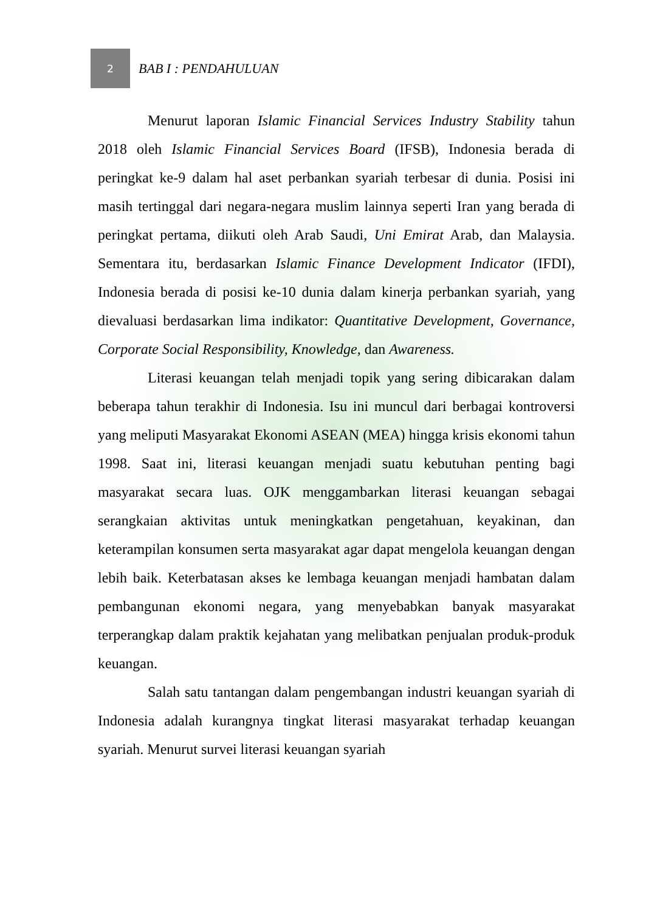2
BAB I : PENDAHULUAN
Menurut laporan Islamic Financial Services Industry Stability tahun 2018 oleh Islamic Financial Services Board (IFSB), Indonesia berada di peringkat ke-9 dalam hal aset perbankan syariah terbesar di dunia. Posisi ini masih tertinggal dari negara-negara muslim lainnya seperti Iran yang berada di peringkat pertama, diikuti oleh Arab Saudi, Uni Emirat Arab, dan Malaysia. Sementara itu, berdasarkan Islamic Finance Development Indicator (IFDI), Indonesia berada di posisi ke-10 dunia dalam kinerja perbankan syariah, yang dievaluasi berdasarkan lima indikator: Quantitative Development, Governance, Corporate Social Responsibility, Knowledge, dan Awareness.
Literasi keuangan telah menjadi topik yang sering dibicarakan dalam beberapa tahun terakhir di Indonesia. Isu ini muncul dari berbagai kontroversi yang meliputi Masyarakat Ekonomi ASEAN (MEA) hingga krisis ekonomi tahun 1998. Saat ini, literasi keuangan menjadi suatu kebutuhan penting bagi masyarakat secara luas. OJK menggambarkan literasi keuangan sebagai serangkaian aktivitas untuk meningkatkan pengetahuan, keyakinan, dan keterampilan konsumen serta masyarakat agar dapat mengelola keuangan dengan lebih baik. Keterbatasan akses ke lembaga keuangan menjadi hambatan dalam pembangunan ekonomi negara, yang menyebabkan banyak masyarakat terperangkap dalam praktik kejahatan yang melibatkan penjualan produk-produk keuangan.
Salah satu tantangan dalam pengembangan industri keuangan syariah di Indonesia adalah kurangnya tingkat literasi masyarakat terhadap keuangan syariah. Menurut survei literasi keuangan syariah